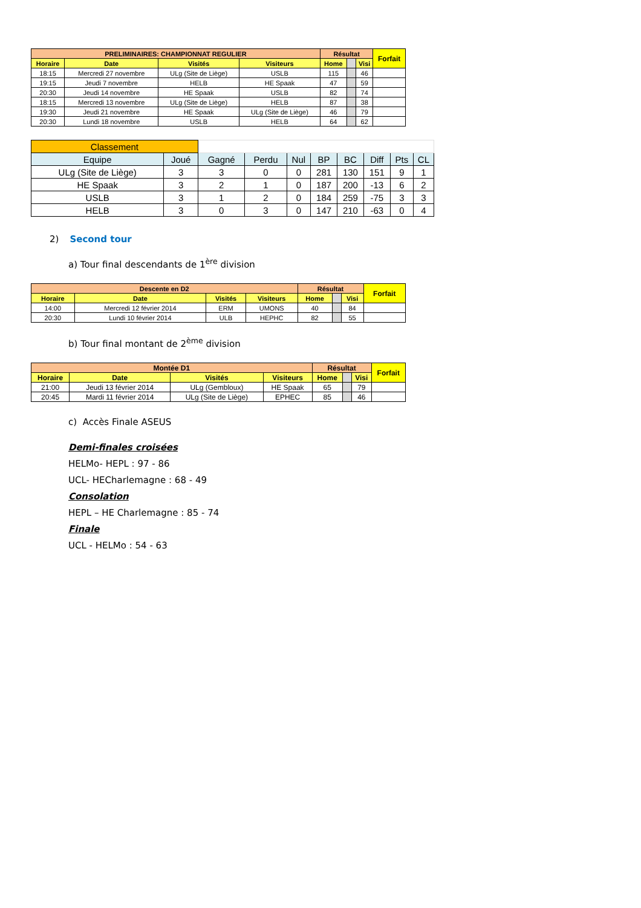| PRELIMINAIRES: CHAMPIONNAT REGULIER | | | | Résultat | | | Forfait |
| --- | --- | --- | --- | --- | --- | --- | --- |
| Horaire | Date | Visités | Visiteurs | Home | | Visi | |
| 18:15 | Mercredi 27 novembre | ULg (Site de Liège) | USLB | 115 | | 46 | |
| 19:15 | Jeudi 7 novembre | HELB | HE Spaak | 47 | | 59 | |
| 20:30 | Jeudi 14 novembre | HE Spaak | USLB | 82 | | 74 | |
| 18:15 | Mercredi 13 novembre | ULg (Site de Liège) | HELB | 87 | | 38 | |
| 19:30 | Jeudi 21 novembre | HE Spaak | ULg (Site de Liège) | 46 | | 79 | |
| 20:30 | Lundi 18 novembre | USLB | HELB | 64 | | 62 | |
| Classement | | | | | | | | | |
| Equipe | Joué | Gagné | Perdu | Nul | BP | BC | Diff | Pts | CL |
| ULg (Site de Liège) | 3 | 3 | 0 | 0 | 281 | 130 | 151 | 9 | 1 |
| HE Spaak | 3 | 2 | 1 | 0 | 187 | 200 | -13 | 6 | 2 |
| USLB | 3 | 1 | 2 | 0 | 184 | 259 | -75 | 3 | 3 |
| HELB | 3 | 0 | 3 | 0 | 147 | 210 | -63 | 0 | 4 |
2) Second tour
a) Tour final descendants de 1<sup>ère</sup> division
| Descente en D2 | | | | Résultat | | | Forfait |
| --- | --- | --- | --- | --- | --- | --- | --- |
| Horaire | Date | Visités | Visiteurs | Home | | Visi | |
| 14:00 | Mercredi 12 février 2014 | ERM | UMONS | 40 | | 84 | |
| 20:30 | Lundi 10 février 2014 | ULB | HEPHC | 82 | | 55 | |
b) Tour final montant de 2<sup>ème</sup> division
| Montée D1 | | | | Résultat | | | Forfait |
| --- | --- | --- | --- | --- | --- | --- | --- |
| Horaire | Date | Visités | Visiteurs | Home | | Visi | |
| 21:00 | Jeudi 13 février 2014 | ULg (Gembloux) | HE Spaak | 65 | | 79 | |
| 20:45 | Mardi 11 février 2014 | ULg (Site de Liège) | EPHEC | 85 | | 46 | |
c) Accès Finale ASEUS
Demi-finales croisées
HELMo- HEPL : 97 - 86
UCL- HECharlemagne : 68 - 49
Consolation
HEPL – HE Charlemagne : 85 - 74
Finale
UCL - HELMo : 54 - 63